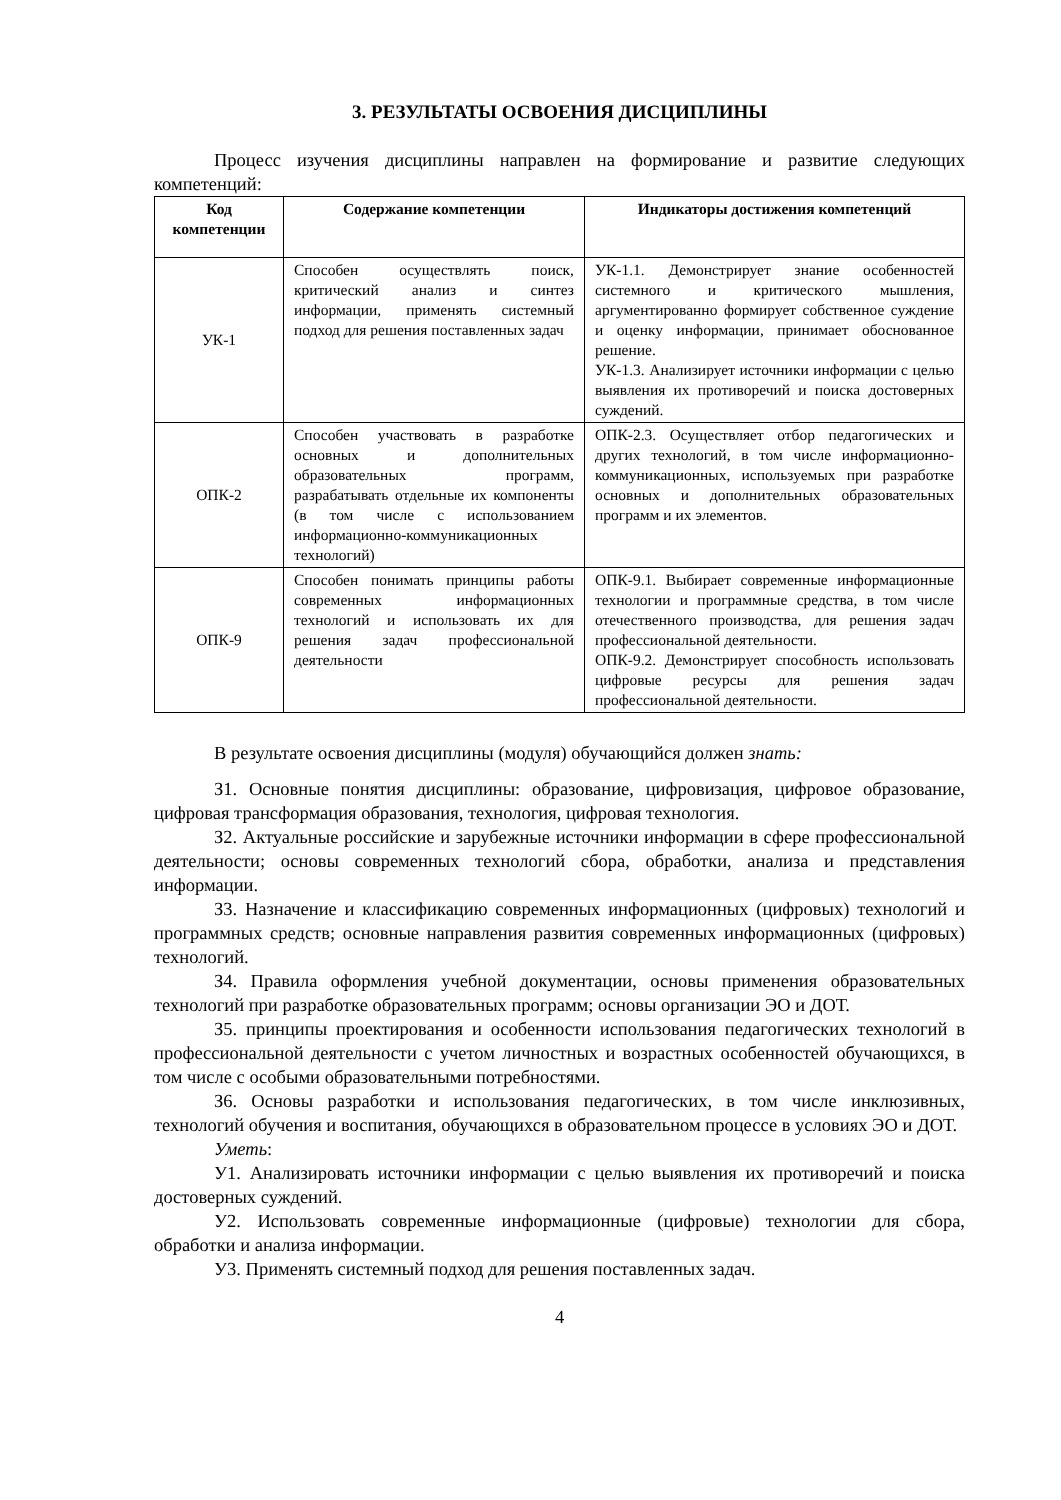3. РЕЗУЛЬТАТЫ ОСВОЕНИЯ ДИСЦИПЛИНЫ
Процесс изучения дисциплины направлен на формирование и развитие следующих компетенций:
| Код компетенции | Содержание компетенции | Индикаторы достижения компетенций |
| --- | --- | --- |
| УК-1 | Способен осуществлять поиск, критический анализ и синтез информации, применять системный подход для решения поставленных задач | УК-1.1. Демонстрирует знание особенностей системного и критического мышления, аргументированно формирует собственное суждение и оценку информации, принимает обоснованное решение. УК-1.3. Анализирует источники информации с целью выявления их противоречий и поиска достоверных суждений. |
| ОПК-2 | Способен участвовать в разработке основных и дополнительных образовательных программ, разрабатывать отдельные их компоненты (в том числе с использованием информационно-коммуникационных технологий) | ОПК-2.3. Осуществляет отбор педагогических и других технологий, в том числе информационно-коммуникационных, используемых при разработке основных и дополнительных образовательных программ и их элементов. |
| ОПК-9 | Способен понимать принципы работы современных информационных технологий и использовать их для решения задач профессиональной деятельности | ОПК-9.1. Выбирает современные информационные технологии и программные средства, в том числе отечественного производства, для решения задач профессиональной деятельности. ОПК-9.2. Демонстрирует способность использовать цифровые ресурсы для решения задач профессиональной деятельности. |
В результате освоения дисциплины (модуля) обучающийся должен знать:
З1. Основные понятия дисциплины: образование, цифровизация, цифровое образование, цифровая трансформация образования, технология, цифровая технология.
З2. Актуальные российские и зарубежные источники информации в сфере профессиональной деятельности; основы современных технологий сбора, обработки, анализа и представления информации.
З3. Назначение и классификацию современных информационных (цифровых) технологий и программных средств; основные направления развития современных информационных (цифровых) технологий.
З4. Правила оформления учебной документации, основы применения образовательных технологий при разработке образовательных программ; основы организации ЭО и ДОТ.
З5. принципы проектирования и особенности использования педагогических технологий в профессиональной деятельности с учетом личностных и возрастных особенностей обучающихся, в том числе с особыми образовательными потребностями.
З6. Основы разработки и использования педагогических, в том числе инклюзивных, технологий обучения и воспитания, обучающихся в образовательном процессе в условиях ЭО и ДОТ.
Уметь:
У1. Анализировать источники информации с целью выявления их противоречий и поиска достоверных суждений.
У2. Использовать современные информационные (цифровые) технологии для сбора, обработки и анализа информации.
У3. Применять системный подход для решения поставленных задач.
4